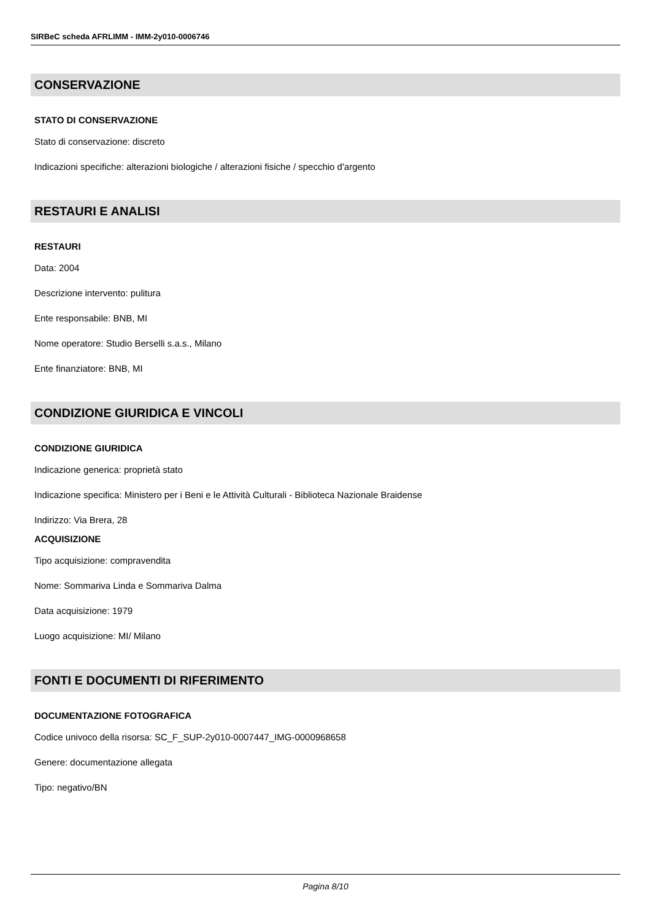SIRBeC scheda AFRLIMM - IMM-2y010-0006746
CONSERVAZIONE
STATO DI CONSERVAZIONE
Stato di conservazione: discreto
Indicazioni specifiche: alterazioni biologiche / alterazioni fisiche / specchio d'argento
RESTAURI E ANALISI
RESTAURI
Data: 2004
Descrizione intervento: pulitura
Ente responsabile: BNB, MI
Nome operatore: Studio Berselli s.a.s., Milano
Ente finanziatore: BNB, MI
CONDIZIONE GIURIDICA E VINCOLI
CONDIZIONE GIURIDICA
Indicazione generica: proprietà stato
Indicazione specifica: Ministero per i Beni e le Attività Culturali - Biblioteca Nazionale Braidense
Indirizzo: Via Brera, 28
ACQUISIZIONE
Tipo acquisizione: compravendita
Nome: Sommariva Linda e Sommariva Dalma
Data acquisizione: 1979
Luogo acquisizione: MI/ Milano
FONTI E DOCUMENTI DI RIFERIMENTO
DOCUMENTAZIONE FOTOGRAFICA
Codice univoco della risorsa: SC_F_SUP-2y010-0007447_IMG-0000968658
Genere: documentazione allegata
Tipo: negativo/BN
Pagina 8/10